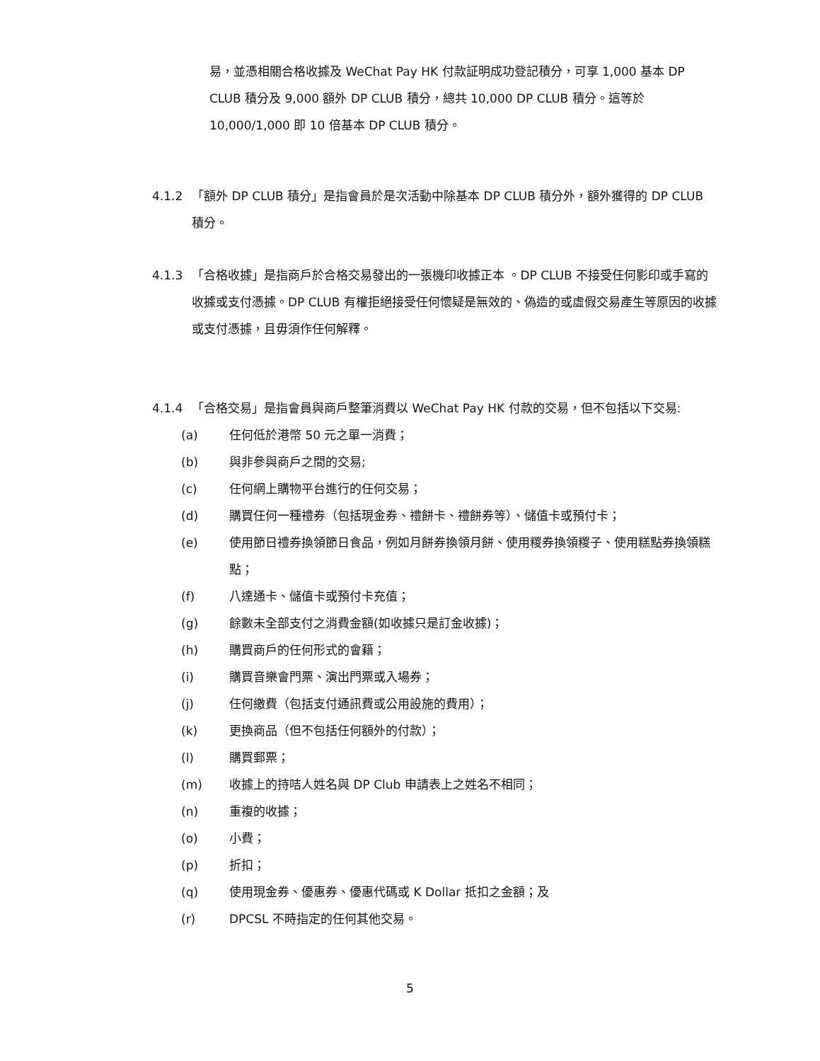易，並憑相關合格收據及 WeChat Pay HK 付款証明成功登記積分，可享 1,000 基本 DP CLUB 積分及 9,000 額外 DP CLUB 積分，總共 10,000 DP CLUB 積分。這等於 10,000/1,000 即 10 倍基本 DP CLUB 積分。
4.1.2 「額外 DP CLUB 積分」是指會員於是次活動中除基本 DP CLUB 積分外，額外獲得的 DP CLUB 積分。
4.1.3 「合格收據」是指商戶於合格交易發出的一張機印收據正本 。DP CLUB 不接受任何影印或手寫的收據或支付憑據。DP CLUB 有權拒絕接受任何懷疑是無效的、偽造的或虛假交易產生等原因的收據或支付憑據，且毋須作任何解釋。
4.1.4 「合格交易」是指會員與商戶整筆消費以 WeChat Pay HK 付款的交易，但不包括以下交易:
(a) 任何低於港幣 50 元之單一消費；
(b) 與非參與商戶之間的交易;
(c) 任何網上購物平台進行的任何交易；
(d) 購買任何一種禮券（包括現金券、禮餅卡、禮餅券等）、儲值卡或預付卡；
(e) 使用節日禮券換領節日食品，例如月餅券換領月餅、使用糉券換領糉子、使用糕點券換領糕點；
(f) 八達通卡、儲值卡或預付卡充值；
(g) 餘數未全部支付之消費金額(如收據只是訂金收據)；
(h) 購買商戶的任何形式的會籍；
(i) 購買音樂會門票、演出門票或入場券；
(j) 任何繳費（包括支付通訊費或公用設施的費用）；
(k) 更換商品（但不包括任何額外的付款）；
(l) 購買郵票；
(m) 收據上的持咭人姓名與 DP Club 申請表上之姓名不相同；
(n) 重複的收據；
(o) 小費；
(p) 折扣；
(q) 使用現金券、優惠券、優惠代碼或 K Dollar 抵扣之金額；及
(r) DPCSL 不時指定的任何其他交易。
5